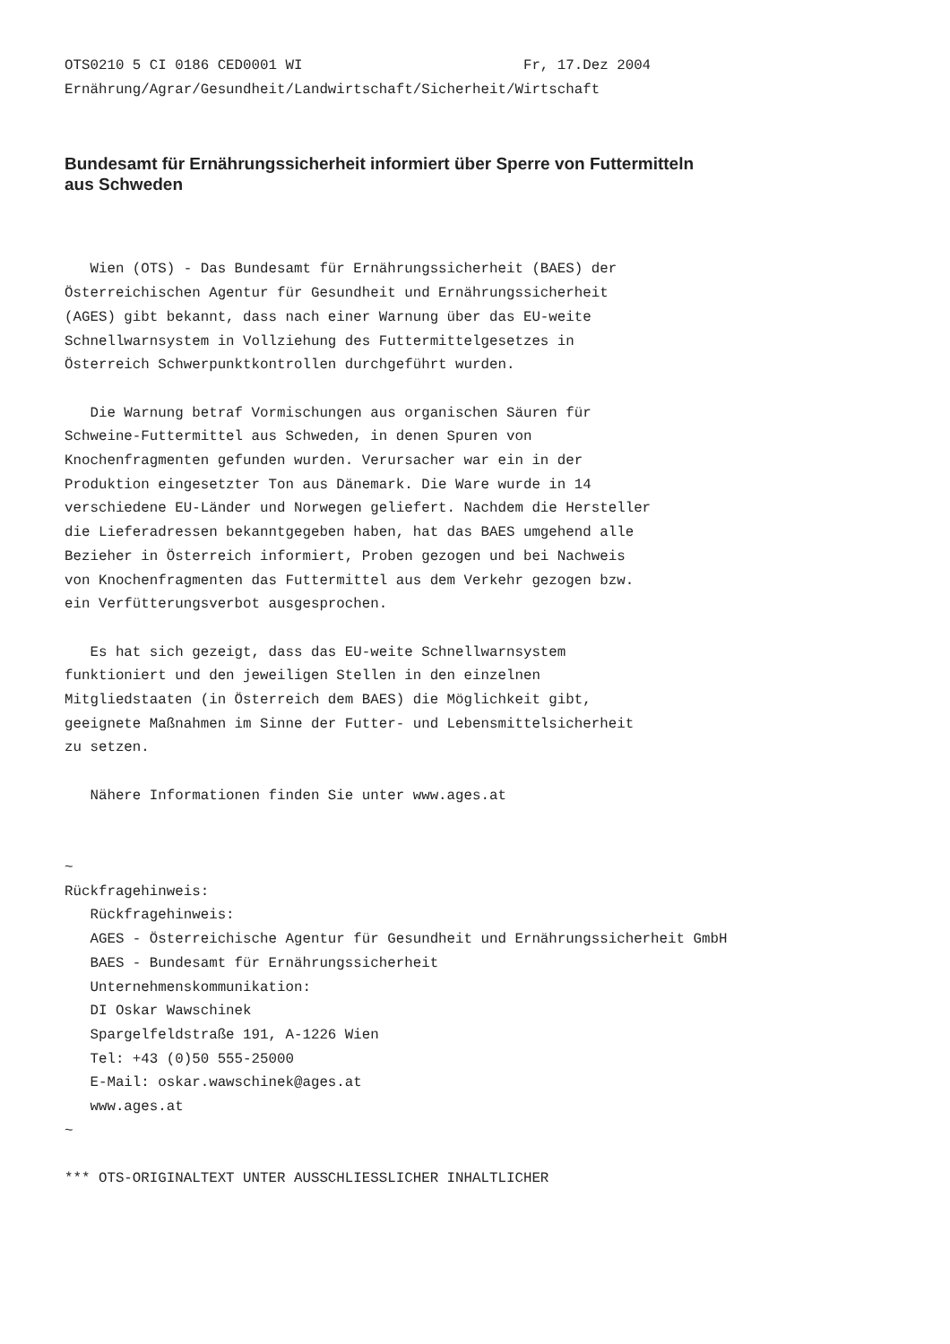OTS0210 5 CI 0186 CED0001 WI                          Fr, 17.Dez 2004
Ernährung/Agrar/Gesundheit/Landwirtschaft/Sicherheit/Wirtschaft
Bundesamt für Ernährungssicherheit informiert über Sperre von Futtermitteln aus Schweden
   Wien (OTS) - Das Bundesamt für Ernährungssicherheit (BAES) der
Österreichischen Agentur für Gesundheit und Ernährungssicherheit
(AGES) gibt bekannt, dass nach einer Warnung über das EU-weite
Schnellwarnsystem in Vollziehung des Futtermittelgesetzes in
Österreich Schwerpunktkontrollen durchgeführt wurden.

   Die Warnung betraf Vormischungen aus organischen Säuren für
Schweine-Futtermittel aus Schweden, in denen Spuren von
Knochenfragmenten gefunden wurden. Verursacher war ein in der
Produktion eingesetzter Ton aus Dänemark. Die Ware wurde in 14
verschiedene EU-Länder und Norwegen geliefert. Nachdem die Hersteller
die Lieferadressen bekanntgegeben haben, hat das BAES umgehend alle
Bezieher in Österreich informiert, Proben gezogen und bei Nachweis
von Knochenfragmenten das Futtermittel aus dem Verkehr gezogen bzw.
ein Verfütterungsverbot ausgesprochen.

   Es hat sich gezeigt, dass das EU-weite Schnellwarnsystem
funktioniert und den jeweiligen Stellen in den einzelnen
Mitgliedstaaten (in Österreich dem BAES) die Möglichkeit gibt,
geeignete Maßnahmen im Sinne der Futter- und Lebensmittelsicherheit
zu setzen.

   Nähere Informationen finden Sie unter www.ages.at


~
Rückfragehinweis:
   Rückfragehinweis:
   AGES - Österreichische Agentur für Gesundheit und Ernährungssicherheit GmbH
   BAES - Bundesamt für Ernährungssicherheit
   Unternehmenskommunikation:
   DI Oskar Wawschinek
   Spargelfeldstraße 191, A-1226 Wien
   Tel: +43 (0)50 555-25000
   E-Mail: oskar.wawschinek@ages.at
   www.ages.at
~

*** OTS-ORIGINALTEXT UNTER AUSSCHLIESSLICHER INHALTLICHER